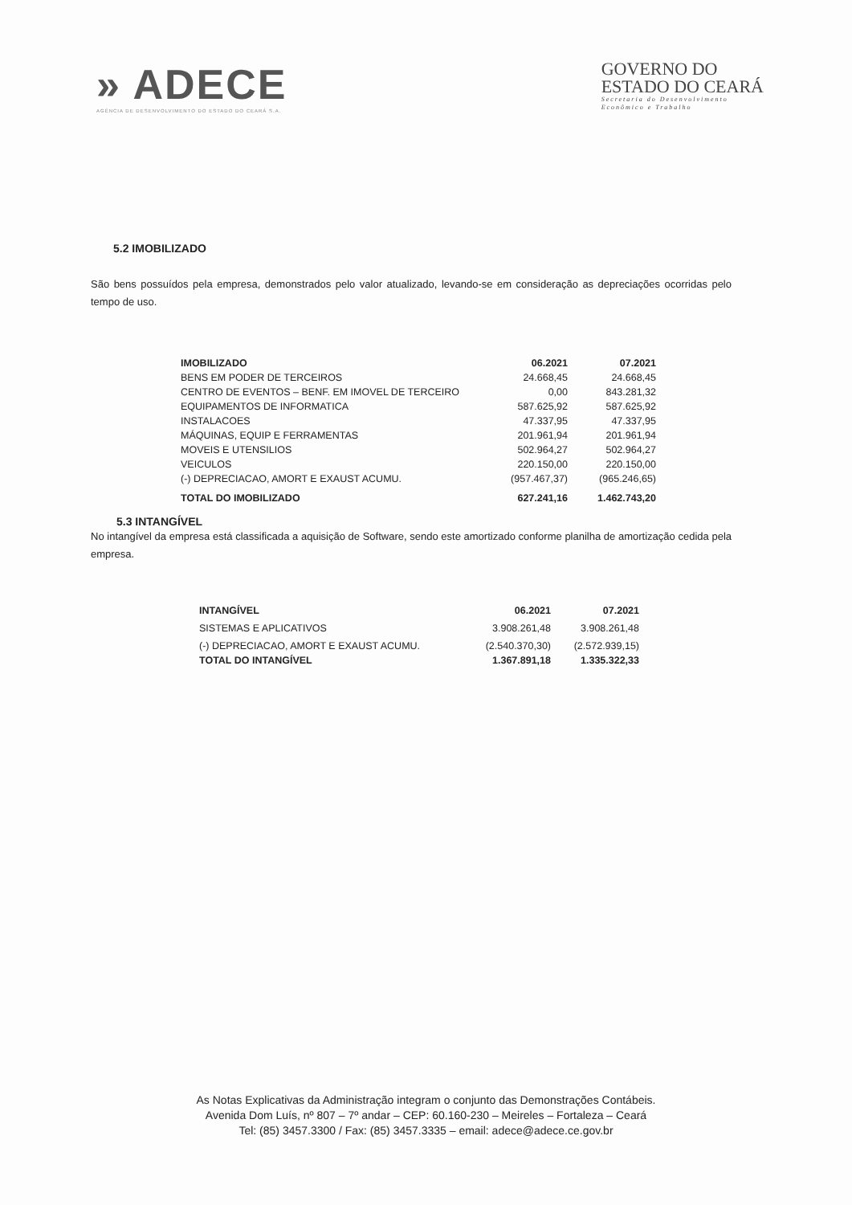» ADECE
AGÊNCIA DE DESENVOLVIMENTO DO ESTADO DO CEARÁ S.A.
GOVERNO DO
ESTADO DO CEARÁ
Secretaria do Desenvolvimento
Econômico e Trabalho
5.2 IMOBILIZADO
São bens possuídos pela empresa, demonstrados pelo valor atualizado, levando-se em consideração as depreciações ocorridas pelo tempo de uso.
| IMOBILIZADO | 06.2021 | 07.2021 |
| --- | --- | --- |
| BENS EM PODER DE TERCEIROS | 24.668,45 | 24.668,45 |
| CENTRO DE EVENTOS – BENF. EM IMOVEL DE TERCEIRO | 0,00 | 843.281,32 |
| EQUIPAMENTOS DE INFORMATICA | 587.625,92 | 587.625,92 |
| INSTALACOES | 47.337,95 | 47.337,95 |
| MÁQUINAS, EQUIP E FERRAMENTAS | 201.961,94 | 201.961,94 |
| MOVEIS E UTENSILIOS | 502.964,27 | 502.964,27 |
| VEICULOS | 220.150,00 | 220.150,00 |
| (-) DEPRECIACAO, AMORT E EXAUST ACUMU. | (957.467,37) | (965.246,65) |
| TOTAL DO IMOBILIZADO | 627.241,16 | 1.462.743,20 |
5.3 INTANGÍVEL
No intangível da empresa está classificada a aquisição de Software, sendo este amortizado conforme planilha de amortização cedida pela empresa.
| INTANGÍVEL | 06.2021 | 07.2021 |
| --- | --- | --- |
| SISTEMAS E APLICATIVOS | 3.908.261,48 | 3.908.261,48 |
| (-) DEPRECIACAO, AMORT E EXAUST ACUMU. | (2.540.370,30) | (2.572.939,15) |
| TOTAL DO INTANGÍVEL | 1.367.891,18 | 1.335.322,33 |
As Notas Explicativas da Administração integram o conjunto das Demonstrações Contábeis.
Avenida Dom Luís, nº 807 – 7º andar – CEP: 60.160-230 – Meireles – Fortaleza – Ceará
Tel: (85) 3457.3300 / Fax: (85) 3457.3335 – email: adece@adece.ce.gov.br